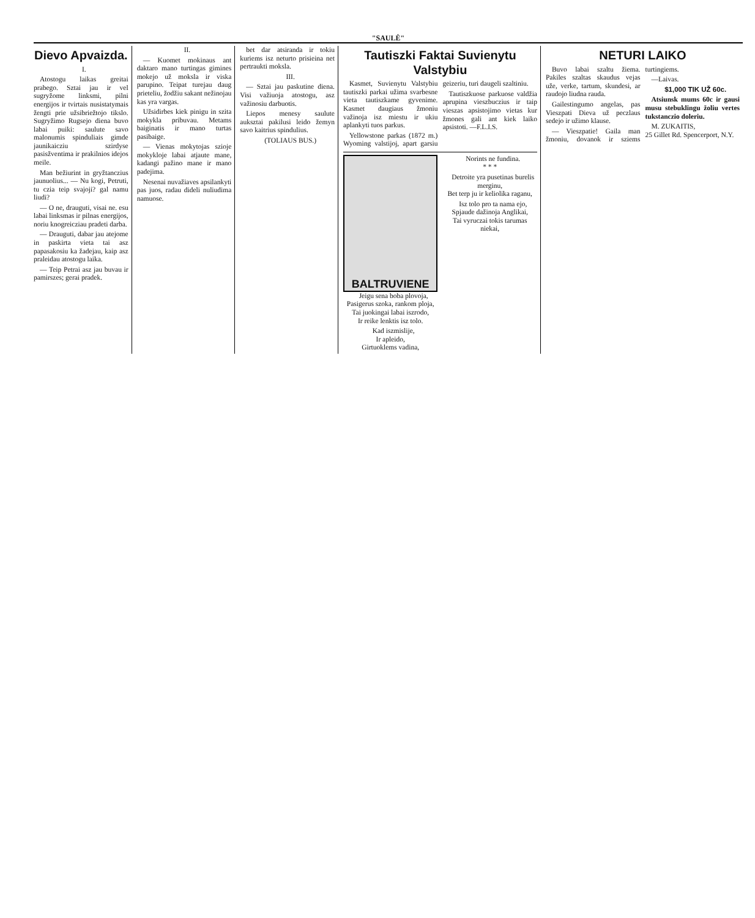"SAULĖ"
Dievo Apvaizda.
I.
Atostogu laikas greitai prabego. Sztai jau ir vel sugryžome linksmi, pilni energijos ir tvirtais nusistatymais žengti prie užsibriežtojo tikslo. Sugryžimo Rugsejo diena buvo labai puiki: saulute savo malonumis spinduliais gimde jaunikaicziu szirdyse pasisžventima ir prakilnios idejos meile.
Man bežiurint in gryžtanczius jaunuolius... — Nu kogi, Petruti, tu czia teip svajoji? gal namu liudi?
— O ne, drauguti, visai ne. esu labai linksmas ir pilnas energijos, noriu knogreicziau pradeti darba.
— Drauguti, dabar jau atejome in paskirta vieta tai asz papasakosiu ka žadejau, kaip asz praleidau atostogu laika.
— Teip Petrai asz jau buvau ir pamirszes; gerai pradek.
II.
— Kuomet mokinaus ant daktaro mano turtingas gimines mokejo už moksla ir viska parupino. Teipat turejau daug prieteliu, žodžiu sakant nežinojau kas yra vargas.
Užsidirbes kiek pinigu in szita mokykla pribuvau. Metams baiginatis ir mano turtas pasibaige.
— Vienas mokytojas szioje mokykloje labai atjaute mane, kadangi pažino mane ir mano padejima.
Nesenai nuvažiaves apsilankyti pas juos, radau dideli nuliudima namuose.
bet dar atsiranda ir tokiu kuriems isz neturto prisieina net pertraukti moksla.
III.
— Sztai jau paskutine diena. Visi važiuoja atostogu, asz važinosiu darbuotis.
Liepos menesy saulute auksztai pakilusi leido žemyn savo kaitrius spindulius.
(TOLIAUS BUS.)
Tautiszki Faktai Suvienytu Valstybiu
Kasmet, Suvienytu Valstybiu tautiszki parkai užima svarbesne vieta tautiszkame gyvenime. Kasmet daugiaus žmoniu važinoja isz miestu ir ukiu aplankyti tuos parkus.
Yellowstone parkas (1872 m.) Wyoming valstijoj, apart garsiu geizeriu, turi daugeli szaltiniu.
Tautiszkuose parkuose valdžia aprupina vieszbuczius ir taip vieszas apsistojimo vietas kur žmones gali ant kiek laiko apsistoti. —F.L.I.S.
BALTRUVIENE
Jeigu sena boba plovoja,
Pasigerus szoka, rankom ploja,
Tai juokingai labai iszrodo,
Ir reike lenktis isz tolo.
Kad iszmislije,
Ir apleido,
Girtuoklems vadina,
Norints ne fundina.
* * *
Detroite yra pusetinas burelis merginu,
Bet terp ju ir keliolika raganu,
Isz tolo pro ta nama ejo,
Spjaude dažinoja Anglikai,
Tai vyruczai tokis tarumas niekai,
NETURI LAIKO
Buvo labai szaltu žiema. Pakiles szaltas skaudus vejas uže, verke, tartum, skundesi, ar raudojo liudna rauda.
Gailestingumo angelas, pas Vieszpati Dieva už peczlaus sedejo ir užimo klause.
— Vieszpatie! Gaila man žmoniu, dovanok ir sziems turtingiems.
—Laivas.
$1,000 TIK UŽ 60c.
Atsiunsk mums 60c ir gausi musu stebuklingu žoliu vertes tukstanczio doleriu.
M. ZUKAITIS,
25 Gillet Rd. Spencerport, N.Y.